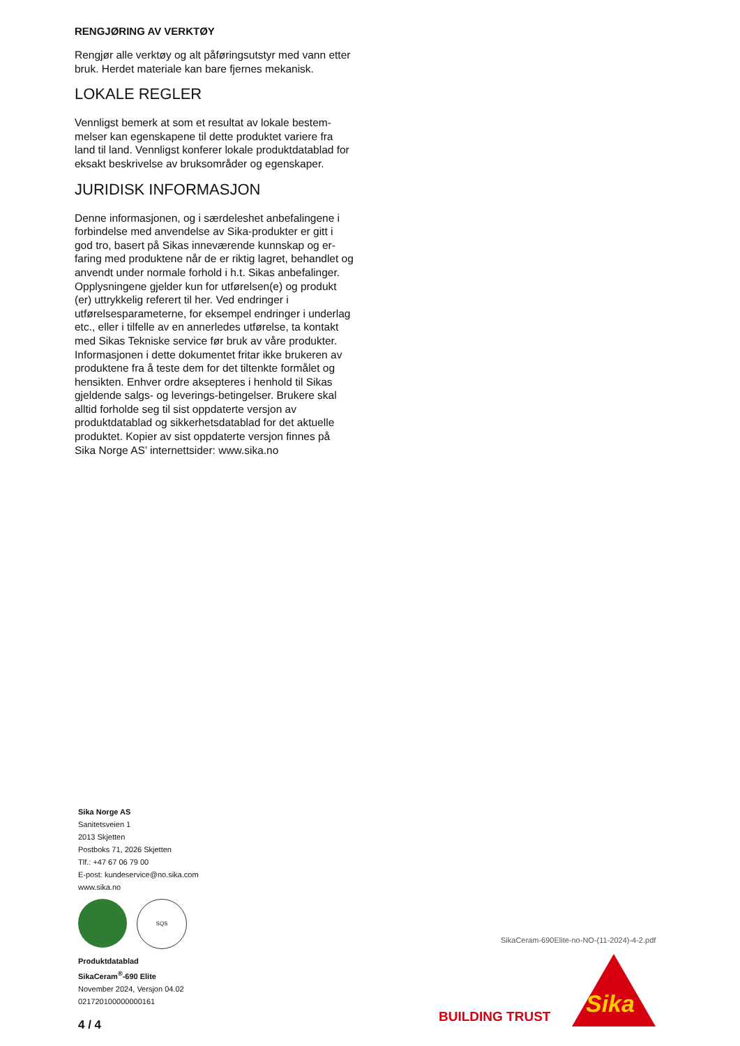RENGJØRING AV VERKTØY
Rengjør alle verktøy og alt påføringsutstyr med vann etter bruk. Herdet materiale kan bare fjernes mekanisk.
LOKALE REGLER
Vennligst bemerk at som et resultat av lokale bestem­melser kan egenskapene til dette produktet variere fra land til land. Vennligst konferer lokale produktdata­blad for eksakt beskrivelse av bruksområder og egen­skaper.
JURIDISK INFORMASJON
Denne informasjonen, og i særdeleshet anbefalingene i forbindelse med anvendelse av Sika-produkter er gitt i god tro, basert på Sikas inneværende kunnskap og er­faring med produktene når de er riktig lagret, behand­let og anvendt under normale forhold i h.t. Sikas anbe­falinger. Opplysningene gjelder kun for utførelsen(e) og produkt (er) uttrykkelig referert til her. Ved endrin­ger i utførelsesparameterne, for eksempel endringer i underlag etc., eller i tilfelle av en annerledes utførelse, ta kontakt med Sikas Tekniske service før bruk av våre produkter. Informasjonen i dette dokumentet fritar ikke brukeren av produktene fra å teste dem for det tiltenkte formålet og hensikten. Enhver ordre aksepte­res i henhold til Sikas gjeldende salgs- og leverings-be­tingelser. Brukere skal alltid forholde seg til sist oppda­terte versjon av produktdatablad og sikkerhetsdata­blad for det aktuelle produktet. Kopier av sist oppda­terte versjon finnes på Sika Norge AS’ internettsider: www.sika.no
Sika Norge AS
Sanitetsveien 1
2013 Skjetten
Postboks 71, 2026 Skjetten
Tlf.: +47 67 06 79 00
E-post: kundeservice@no.sika.com
www.sika.no
SQS
Produktdatablad
SikaCeram<sup>®</sup>-690 Elite
November 2024, Versjon 04.02
021720100000000161
4 / 4
SikaCeram-690Elite-no-NO-(11-2024)-4-2.pdf
BUILDING TRUST Sika